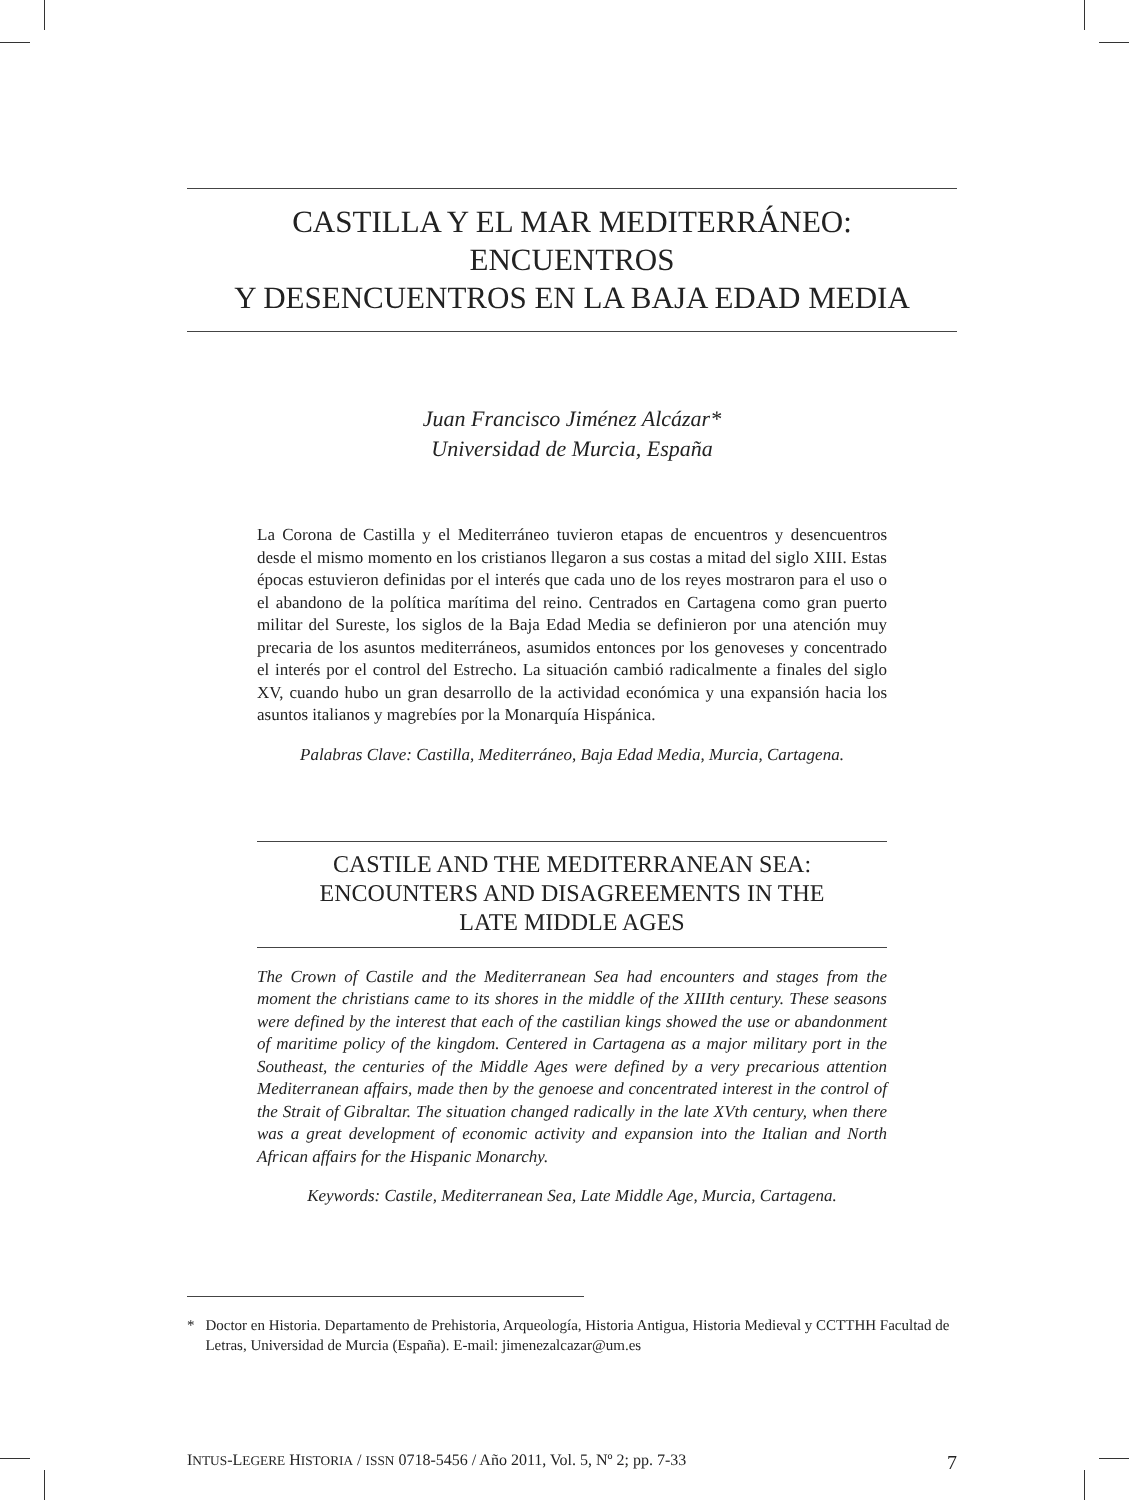CASTILLA Y EL MAR MEDITERRÁNEO: ENCUENTROS
Y DESENCUENTROS EN LA BAJA EDAD MEDIA
Juan Francisco Jiménez Alcázar*
Universidad de Murcia, España
La Corona de Castilla y el Mediterráneo tuvieron etapas de encuentros y desencuentros desde el mismo momento en los cristianos llegaron a sus costas a mitad del siglo XIII. Estas épocas estuvieron definidas por el interés que cada uno de los reyes mostraron para el uso o el abandono de la política marítima del reino. Centrados en Cartagena como gran puerto militar del Sureste, los siglos de la Baja Edad Media se definieron por una atención muy precaria de los asuntos mediterráneos, asumidos entonces por los genoveses y concentrado el interés por el control del Estrecho. La situación cambió radicalmente a finales del siglo XV, cuando hubo un gran desarrollo de la actividad económica y una expansión hacia los asuntos italianos y magrebíes por la Monarquía Hispánica.
Palabras Clave: Castilla, Mediterráneo, Baja Edad Media, Murcia, Cartagena.
CASTILE AND THE MEDITERRANEAN SEA:
ENCOUNTERS AND DISAGREEMENTS IN THE
LATE MIDDLE AGES
The Crown of Castile and the Mediterranean Sea had encounters and stages from the moment the christians came to its shores in the middle of the XIIIth century. These seasons were defined by the interest that each of the castilian kings showed the use or abandonment of maritime policy of the kingdom. Centered in Cartagena as a major military port in the Southeast, the centuries of the Middle Ages were defined by a very precarious attention Mediterranean affairs, made then by the genoese and concentrated interest in the control of the Strait of Gibraltar. The situation changed radically in the late XVth century, when there was a great development of economic activity and expansion into the Italian and North African affairs for the Hispanic Monarchy.
Keywords: Castile, Mediterranean Sea, Late Middle Age, Murcia, Cartagena.
* Doctor en Historia. Departamento de Prehistoria, Arqueología, Historia Antigua, Historia Medieval y CCTTHH Facultad de Letras, Universidad de Murcia (España). E-mail: jimenezalcazar@um.es
INTUS-LEGERE HISTORIA / ISSN 0718-5456 / Año 2011, Vol. 5, Nº 2; pp. 7-33 7